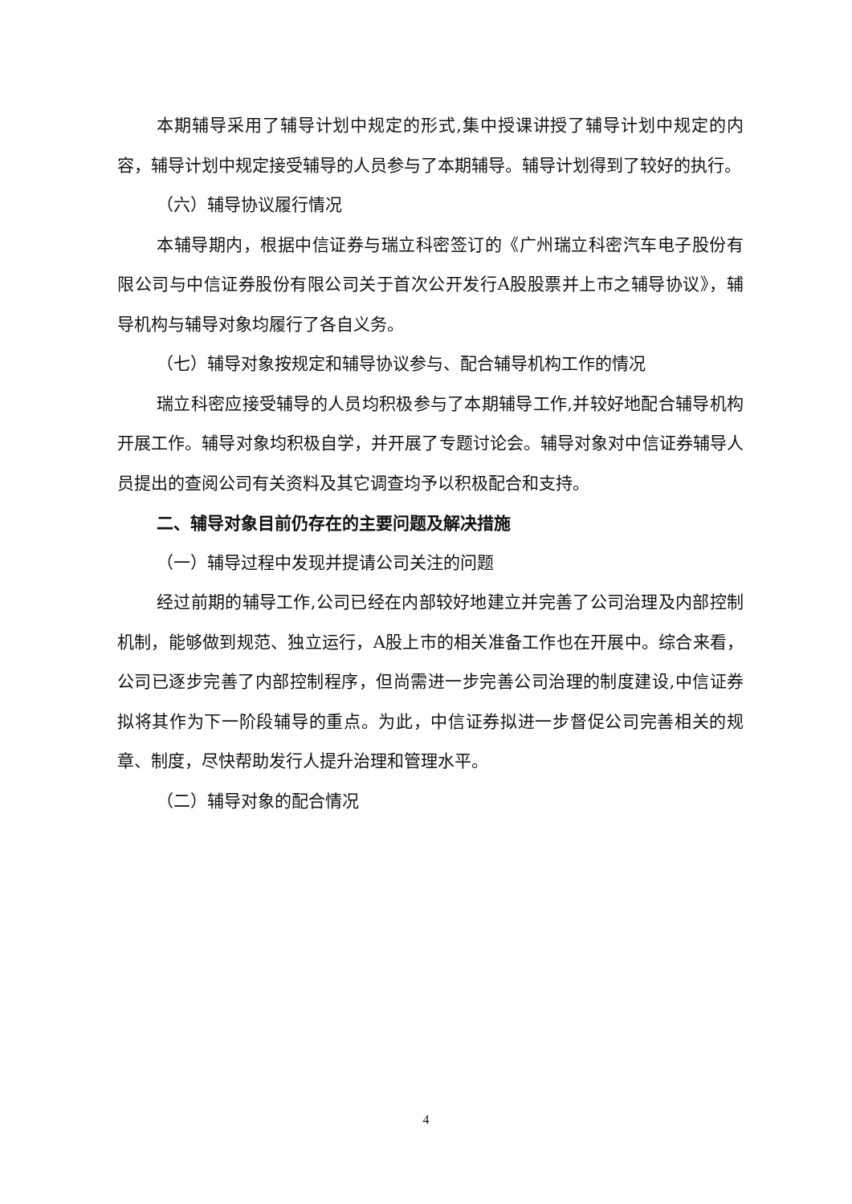本期辅导采用了辅导计划中规定的形式,集中授课讲授了辅导计划中规定的内容，辅导计划中规定接受辅导的人员参与了本期辅导。辅导计划得到了较好的执行。
（六）辅导协议履行情况
本辅导期内，根据中信证券与瑞立科密签订的《广州瑞立科密汽车电子股份有限公司与中信证券股份有限公司关于首次公开发行A股股票并上市之辅导协议》，辅导机构与辅导对象均履行了各自义务。
（七）辅导对象按规定和辅导协议参与、配合辅导机构工作的情况
瑞立科密应接受辅导的人员均积极参与了本期辅导工作,并较好地配合辅导机构开展工作。辅导对象均积极自学，并开展了专题讨论会。辅导对象对中信证券辅导人员提出的查阅公司有关资料及其它调查均予以积极配合和支持。
二、辅导对象目前仍存在的主要问题及解决措施
（一）辅导过程中发现并提请公司关注的问题
经过前期的辅导工作,公司已经在内部较好地建立并完善了公司治理及内部控制机制，能够做到规范、独立运行，A股上市的相关准备工作也在开展中。综合来看，公司已逐步完善了内部控制程序，但尚需进一步完善公司治理的制度建设,中信证券拟将其作为下一阶段辅导的重点。为此，中信证券拟进一步督促公司完善相关的规章、制度，尽快帮助发行人提升治理和管理水平。
（二）辅导对象的配合情况
4